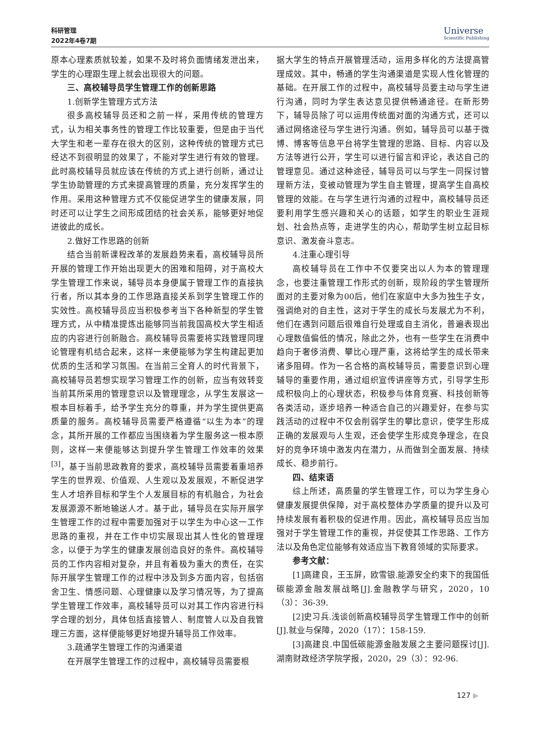科研管理
2022年4卷7期
Universe
Scientific Publishing
原本心理素质就较差，如果不及时将负面情绪发泄出来，学生的心理跟生理上就会出现很大的问题。
三、高校辅导员学生管理工作的创新思路
1.创新学生管理方式方法
很多高校辅导员还和之前一样，采用传统的管理方式，认为相关事务性的管理工作比较重要，但是由于当代大学生和老一辈存在很大的区别，这种传统的管理方式已经达不到很明显的效果了，不能对学生进行有效的管理。此时高校辅导员就应该在传统的方式上进行创新，通过让学生协助管理的方式来提高管理的质量，充分发挥学生的作用。采用这种管理方式不仅能促进学生的健康发展，同时还可以让学生之间形成团结的社会关系，能够更好地促进彼此的成长。
2.做好工作思路的创新
结合当前新课程改革的发展趋势来看，高校辅导员所开展的管理工作开始出现更大的困难和阻碍，对于高校大学生管理工作来说，辅导员本身便属于管理工作的直接执行者，所以其本身的工作思路直接关系到学生管理工作的实效性。高校辅导员应当积极参考当下各种新型的学生管理方式，从中精准提炼出能够同当前我国高校大学生相适应的内容进行创新融合。高校辅导员需要将实践管理同理论管理有机结合起来，这样一来便能够为学生构建起更加优质的生活和学习氛围。在当前三全育人的时代背景下，高校辅导员若想实现学习管理工作的创新，应当有效转变当前其所采用的管理意识以及管理理念，从学生发展这一根本目标着手，给予学生充分的尊重，并为学生提供更高质量的服务。高校辅导员需要严格遵循“以生为本”的理念，其所开展的工作都应当围绕着为学生服务这一根本原则，这样一来便能够达到提升学生管理工作效率的效果<sup>[3]</sup>，基于当前思政教育的要求，高校辅导员需要着重培养学生的世界观、价值观、人生观以及发展观，不断促进学生人才培养目标和学生个人发展目标的有机融合，为社会发展源源不断地输送人才。基于此，辅导员在实际开展学生管理工作的过程中需要加强对于以学生为中心这一工作思路的重视，并在工作中切实展现出其人性化的管理理念，以便于为学生的健康发展创造良好的条件。高校辅导员的工作内容相对复杂，并且有着极为重大的责任，在实际开展学生管理工作的过程中涉及到多方面内容，包括宿舍卫生、情感问题、心理健康以及学习情况等，为了提高学生管理工作效率，高校辅导员可以对其工作内容进行科学合理的划分，具体包括直接管人、制度管人以及自我管理三方面，这样便能够更好地提升辅导员工作效率。
3.疏通学生管理工作的沟通渠道
在开展学生管理工作的过程中，高校辅导员需要根
据大学生的特点开展管理活动，运用多样化的方法提高管理成效。其中，畅通的学生沟通渠道是实现人性化管理的基础。在开展工作的过程中，高校辅导员要主动与学生进行沟通，同时为学生表达意见提供畅通途径。在新形势下，辅导员除了可以运用传统面对面的沟通方式，还可以通过网络途径与学生进行沟通。例如，辅导员可以基于微博、博客等信息平台将学生管理的思路、目标、内容以及方法等进行公开，学生可以进行留言和评论，表达自己的管理意见。通过这种途径，辅导员可以与学生一同探讨管理新方法，变被动管理为学生自主管理，提高学生自高校管理的效能。在与学生进行沟通的过程中，高校辅导员还要利用学生感兴趣和关心的话题，如学生的职业生涯规划、社会热点等，走进学生的内心，帮助学生树立起目标意识、激发奋斗意志。
4.注重心理引导
高校辅导员在工作中不仅要突出以人为本的管理理念，也要注重管理工作形式的创新，现阶段的学生管理所面对的主要对象为00后，他们在家庭中大多为独生子女，强调绝对的自主性，这对于学生的成长与发展尤为不利，他们在遇到问题后很难自行处理或自主消化，普遍表现出心理数值偏低的情况，除此之外，也有一些学生在消费中趋向于奢侈消费、攀比心理严重，这将给学生的成长带来诸多阻碍。作为一名合格的高校辅导员，需要意识到心理辅导的重要作用，通过组织宣传讲座等方式，引导学生形成积极向上的心理状态，积极参与体育竞赛、科技创新等各类活动，逐步培养一种适合自己的兴趣爱好，在参与实践活动的过程中不仅会削弱学生的攀比意识，使学生形成正确的发展观与人生观，还会使学生形成竞争理念，在良好的竞争环境中激发内在潜力，从而做到全面发展、持续成长、稳步前行。
四、结束语
综上所述，高质量的学生管理工作，可以为学生身心健康发展提供保障，对于高校整体办学质量的提升以及可持续发展有着积极的促进作用。因此，高校辅导员应当加强对于学生管理工作的重视，并促使其工作思路、工作方法以及角色定位能够有效适应当下教育领域的实际要求。
参考文献：
[1]高建良，王玉屏，欧雪银.能源安全约束下的我国低碳能源金融发展战略[J].金融教学与研究，2020，10（3）：36-39.
[2]史习兵.浅谈创新高校辅导员学生管理工作中的创新[J].就业与保障，2020（17）：158-159.
[3]高建良.中国低碳能源金融发展之主要问题探讨[J].湖南财政经济学院学报，2020，29（3）：92-96.
127 ▶